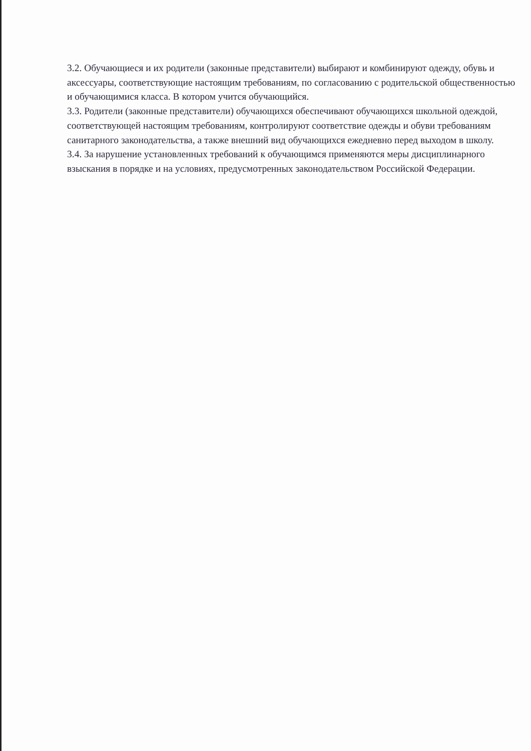3.2. Обучающиеся и их родители (законные представители) выбирают и комбинируют одежду, обувь и аксессуары, соответствующие настоящим требованиям, по согласованию с родительской общественностью и обучающимися класса. В котором учится обучающийся.
3.3. Родители (законные представители) обучающихся обеспечивают обучающихся школьной одеждой, соответствующей настоящим требованиям, контролируют соответствие одежды и обуви требованиям санитарного законодательства, а также внешний вид обучающихся ежедневно перед выходом в школу.
3.4. За нарушение установленных требований к обучающимся применяются меры дисциплинарного взыскания в порядке и на условиях, предусмотренных законодательством Российской Федерации.